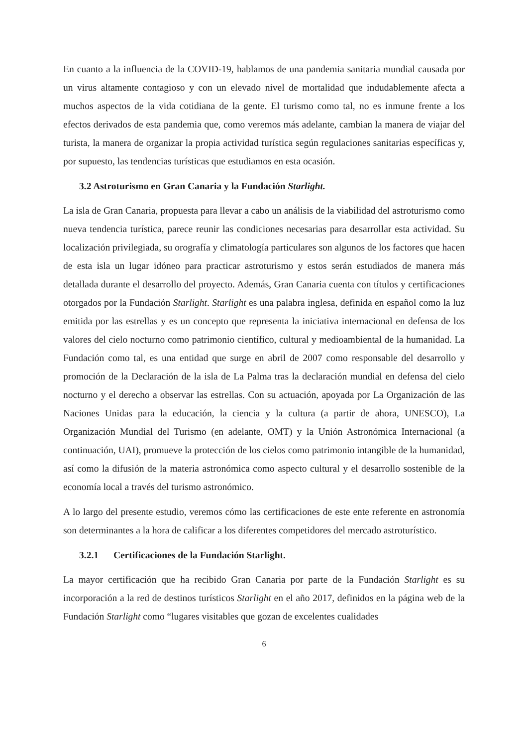En cuanto a la influencia de la COVID-19, hablamos de una pandemia sanitaria mundial causada por un virus altamente contagioso y con un elevado nivel de mortalidad que indudablemente afecta a muchos aspectos de la vida cotidiana de la gente. El turismo como tal, no es inmune frente a los efectos derivados de esta pandemia que, como veremos más adelante, cambian la manera de viajar del turista, la manera de organizar la propia actividad turística según regulaciones sanitarias específicas y, por supuesto, las tendencias turísticas que estudiamos en esta ocasión.
3.2 Astroturismo en Gran Canaria y la Fundación Starlight.
La isla de Gran Canaria, propuesta para llevar a cabo un análisis de la viabilidad del astroturismo como nueva tendencia turística, parece reunir las condiciones necesarias para desarrollar esta actividad. Su localización privilegiada, su orografía y climatología particulares son algunos de los factores que hacen de esta isla un lugar idóneo para practicar astroturismo y estos serán estudiados de manera más detallada durante el desarrollo del proyecto. Además, Gran Canaria cuenta con títulos y certificaciones otorgados por la Fundación Starlight. Starlight es una palabra inglesa, definida en español como la luz emitida por las estrellas y es un concepto que representa la iniciativa internacional en defensa de los valores del cielo nocturno como patrimonio científico, cultural y medioambiental de la humanidad. La Fundación como tal, es una entidad que surge en abril de 2007 como responsable del desarrollo y promoción de la Declaración de la isla de La Palma tras la declaración mundial en defensa del cielo nocturno y el derecho a observar las estrellas. Con su actuación, apoyada por La Organización de las Naciones Unidas para la educación, la ciencia y la cultura (a partir de ahora, UNESCO), La Organización Mundial del Turismo (en adelante, OMT) y la Unión Astronómica Internacional (a continuación, UAI), promueve la protección de los cielos como patrimonio intangible de la humanidad, así como la difusión de la materia astronómica como aspecto cultural y el desarrollo sostenible de la economía local a través del turismo astronómico.
A lo largo del presente estudio, veremos cómo las certificaciones de este ente referente en astronomía son determinantes a la hora de calificar a los diferentes competidores del mercado astroturístico.
3.2.1 Certificaciones de la Fundación Starlight.
La mayor certificación que ha recibido Gran Canaria por parte de la Fundación Starlight es su incorporación a la red de destinos turísticos Starlight en el año 2017, definidos en la página web de la Fundación Starlight como “lugares visitables que gozan de excelentes cualidades
6